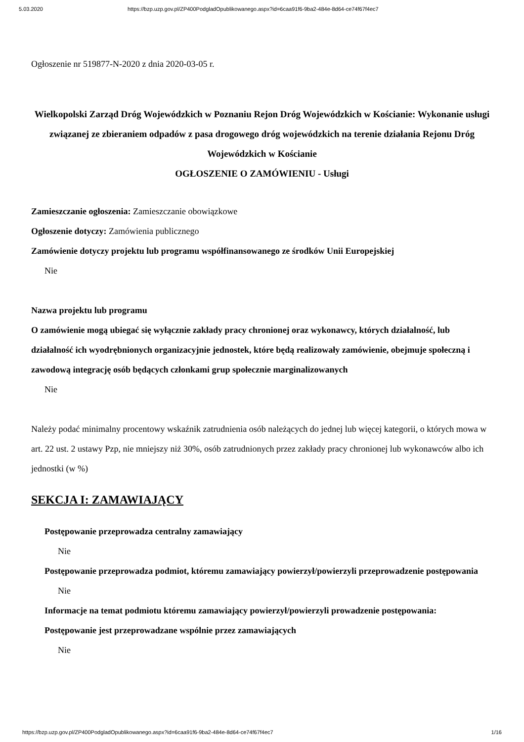5.03.2020 https://bzp.uzp.gov.pl/ZP400PodgladOpublikowanego.aspx?id=6caa91f6-9ba2-484e-8d64-ce74f67f4ec7
Ogłoszenie nr 519877-N-2020 z dnia 2020-03-05 r.
Wielkopolski Zarząd Dróg Wojewódzkich w Poznaniu Rejon Dróg Wojewódzkich w Kościanie: Wykonanie usługi związanej ze zbieraniem odpadów z pasa drogowego dróg wojewódzkich na terenie działania Rejonu Dróg Wojewódzkich w Kościanie
OGŁOSZENIE O ZAMÓWIENIU - Usługi
Zamieszczanie ogłoszenia: Zamieszczanie obowiązkowe
Ogłoszenie dotyczy: Zamówienia publicznego
Zamówienie dotyczy projektu lub programu współfinansowanego ze środków Unii Europejskiej
Nie
Nazwa projektu lub programu
O zamówienie mogą ubiegać się wyłącznie zakłady pracy chronionej oraz wykonawcy, których działalność, lub działalność ich wyodrębnionych organizacyjnie jednostek, które będą realizowały zamówienie, obejmuje społeczną i zawodową integrację osób będących członkami grup społecznie marginalizowanych
Nie
Należy podać minimalny procentowy wskaźnik zatrudnienia osób należących do jednej lub więcej kategorii, o których mowa w art. 22 ust. 2 ustawy Pzp, nie mniejszy niż 30%, osób zatrudnionych przez zakłady pracy chronionej lub wykonawców albo ich jednostki (w %)
SEKCJA I: ZAMAWIAJĄCY
Postępowanie przeprowadza centralny zamawiający
Nie
Postępowanie przeprowadza podmiot, któremu zamawiający powierzył/powierzyli przeprowadzenie postępowania
Nie
Informacje na temat podmiotu któremu zamawiający powierzył/powierzyli prowadzenie postępowania:
Postępowanie jest przeprowadzane wspólnie przez zamawiających
Nie
https://bzp.uzp.gov.pl/ZP400PodgladOpublikowanego.aspx?id=6caa91f6-9ba2-484e-8d64-ce74f67f4ec7 1/16